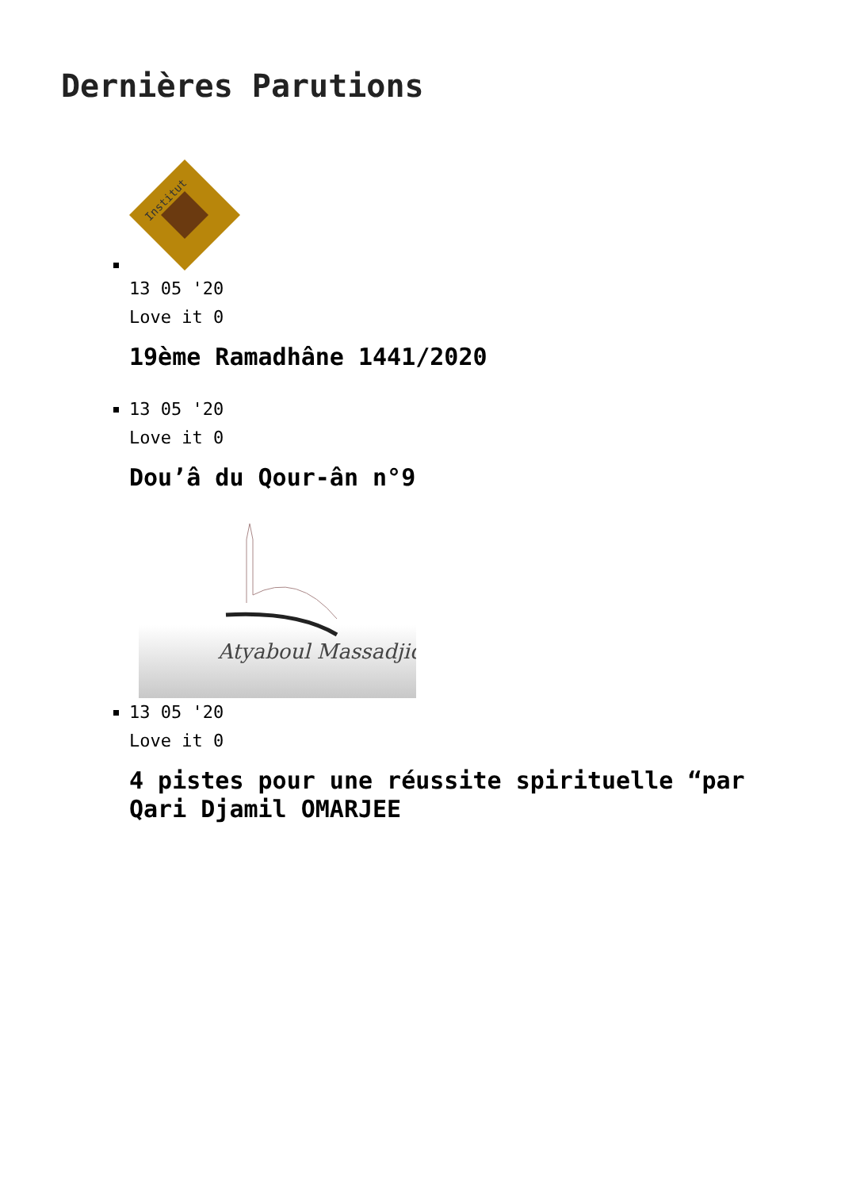Dernières Parutions
Institut
13 05 '20
Love it 0
19ème Ramadhâne 1441/2020
13 05 '20
Love it 0
Dou’â du Qour-ân n°9
Atyaboul Massadjid
13 05 '20
Love it 0
4 pistes pour une réussite spirituelle “par Qari Djamil OMARJEE